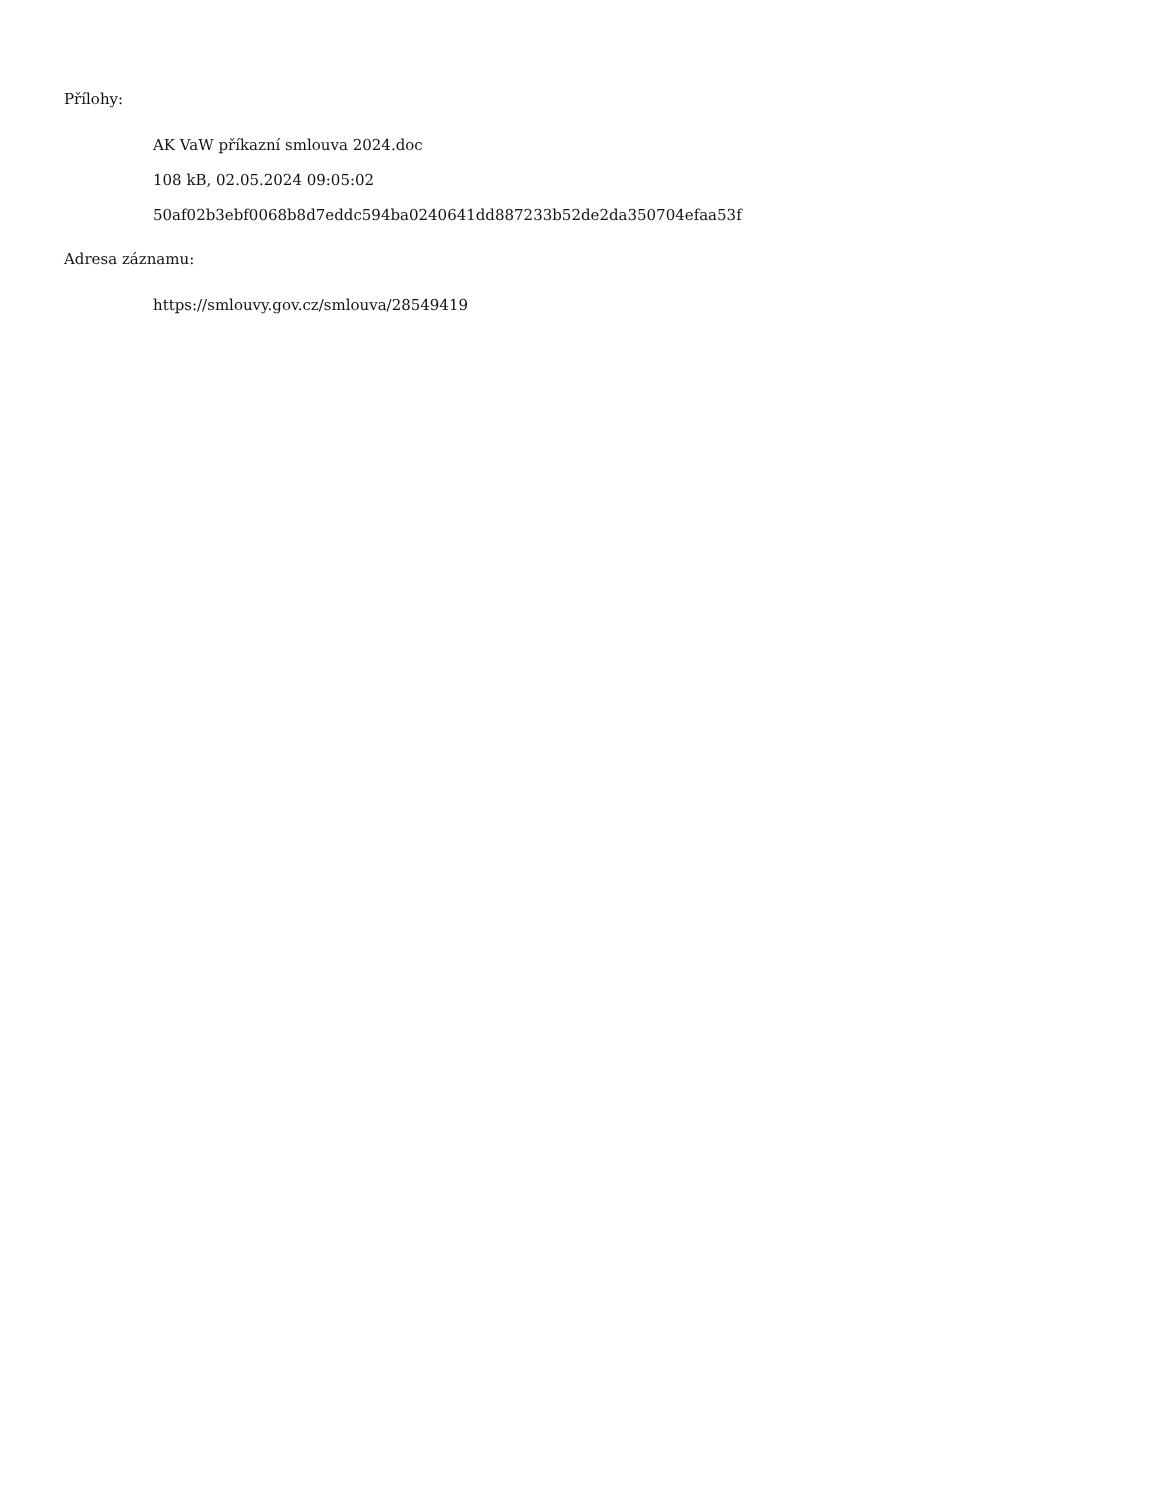Přílohy:
AK VaW příkazní smlouva 2024.doc
108 kB, 02.05.2024 09:05:02
50af02b3ebf0068b8d7eddc594ba0240641dd887233b52de2da350704efaa53f
Adresa záznamu:
https://smlouvy.gov.cz/smlouva/28549419